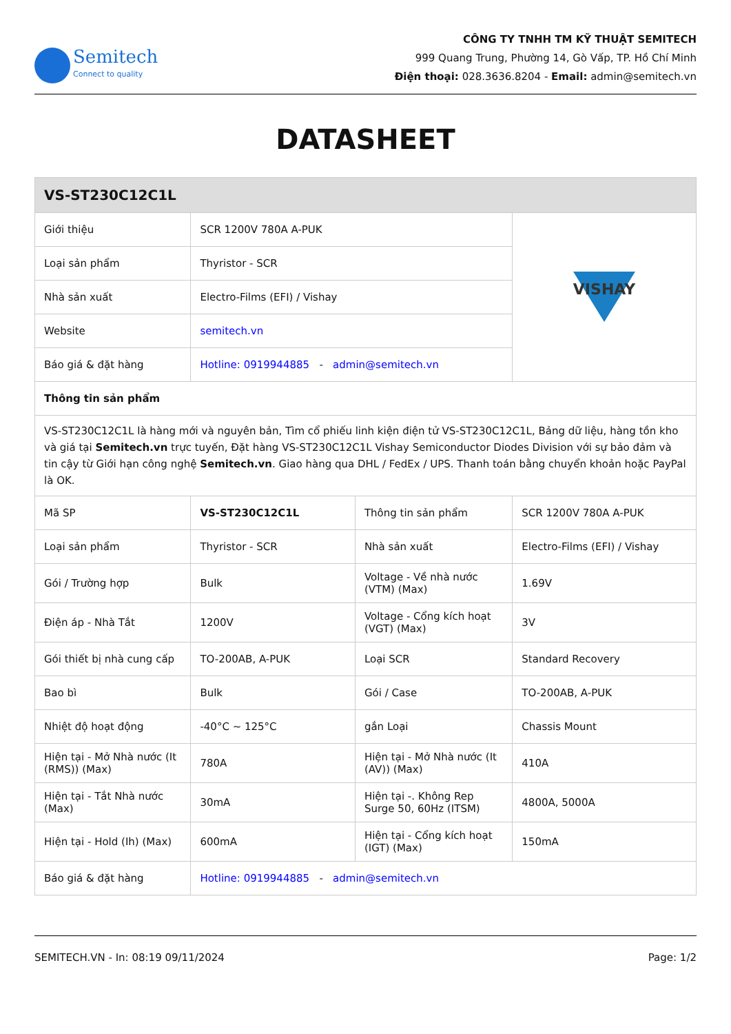Semitech
Connect to quality
CÔNG TY TNHH TM KỸ THUẬT SEMITECH
999 Quang Trung, Phường 14, Gò Vấp, TP. Hồ Chí Minh
Điện thoại: 028.3636.8204 - Email: admin@semitech.vn
DATASHEET
| VS-ST230C12C1L | | | |
| Giới thiệu | SCR 1200V 780A A-PUK | | VISHAY |
| Loại sản phẩm | Thyristor - SCR | | |
| Nhà sản xuất | Electro-Films (EFI) / Vishay | | |
| Website | semitech.vn | | |
| Báo giá & đặt hàng | Hotline: 0919944885 - admin@semitech.vn | | |
| Thông tin sản phẩm | | | |
| VS-ST230C12C1L là hàng mới và nguyên bản, Tìm cổ phiếu linh kiện điện tử VS-ST230C12C1L, Bảng dữ liệu, hàng tồn kho và giá tại Semitech.vn trực tuyến, Đặt hàng VS-ST230C12C1L Vishay Semiconductor Diodes Division với sự bảo đảm và tin cậy từ Giới hạn công nghệ Semitech.vn . Giao hàng qua DHL / FedEx / UPS. Thanh toán bằng chuyển khoản hoặc PayPal là OK. | | | |
| Mã SP | VS-ST230C12C1L | Thông tin sản phẩm | SCR 1200V 780A A-PUK |
| Loại sản phẩm | Thyristor - SCR | Nhà sản xuất | Electro-Films (EFI) / Vishay |
| Gói / Trường hợp | Bulk | Voltage - Về nhà nước (VTM) (Max) | 1.69V |
| Điện áp - Nhà Tắt | 1200V | Voltage - Cổng kích hoạt (VGT) (Max) | 3V |
| Gói thiết bị nhà cung cấp | TO-200AB, A-PUK | Loại SCR | Standard Recovery |
| Bao bì | Bulk | Gói / Case | TO-200AB, A-PUK |
| Nhiệt độ hoạt động | -40°C ~ 125°C | gắn Loại | Chassis Mount |
| Hiện tại - Mở Nhà nước (It (RMS)) (Max) | 780A | Hiện tại - Mở Nhà nước (It (AV)) (Max) | 410A |
| Hiện tại - Tắt Nhà nước (Max) | 30mA | Hiện tại -. Không Rep Surge 50, 60Hz (ITSM) | 4800A, 5000A |
| Hiện tại - Hold (Ih) (Max) | 600mA | Hiện tại - Cổng kích hoạt (IGT) (Max) | 150mA |
| Báo giá & đặt hàng | Hotline: 0919944885 - admin@semitech.vn | | |
SEMITECH.VN - In: 08:19 09/11/2024 Page: 1/2